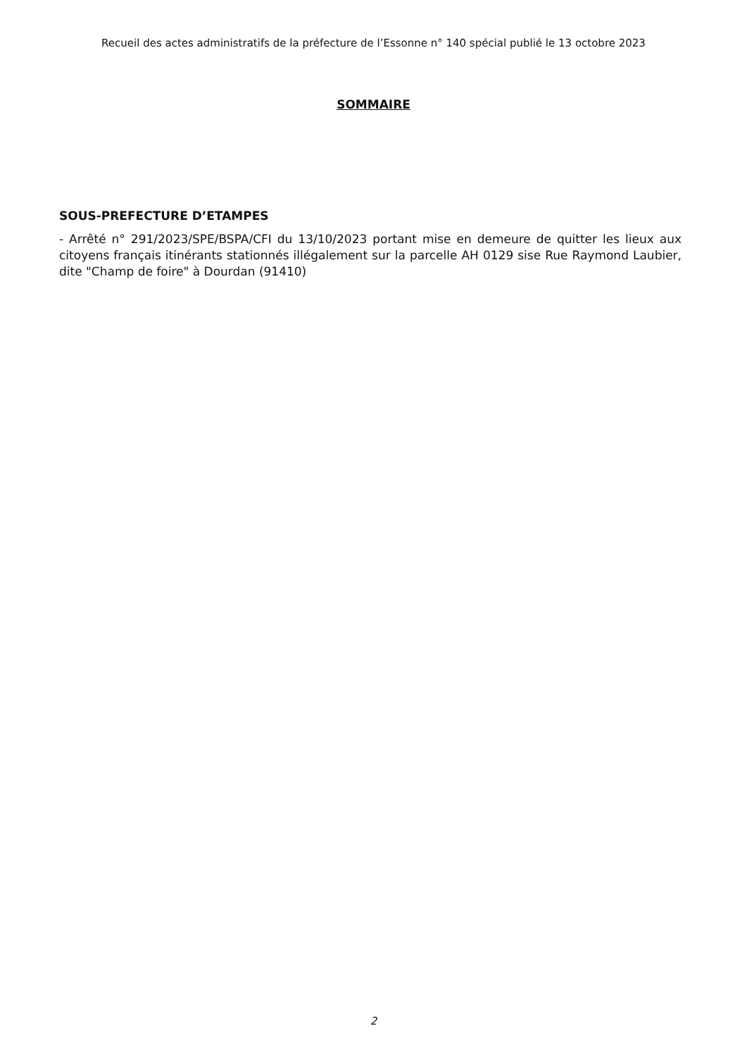Recueil des actes administratifs de la préfecture de l’Essonne n° 140 spécial publié le 13 octobre 2023
SOMMAIRE
SOUS-PREFECTURE D’ETAMPES
- Arrêté n° 291/2023/SPE/BSPA/CFI du 13/10/2023 portant mise en demeure de quitter les lieux aux citoyens français itinérants stationnés illégalement sur la parcelle AH 0129 sise Rue Raymond Laubier, dite "Champ de foire" à Dourdan (91410)
2